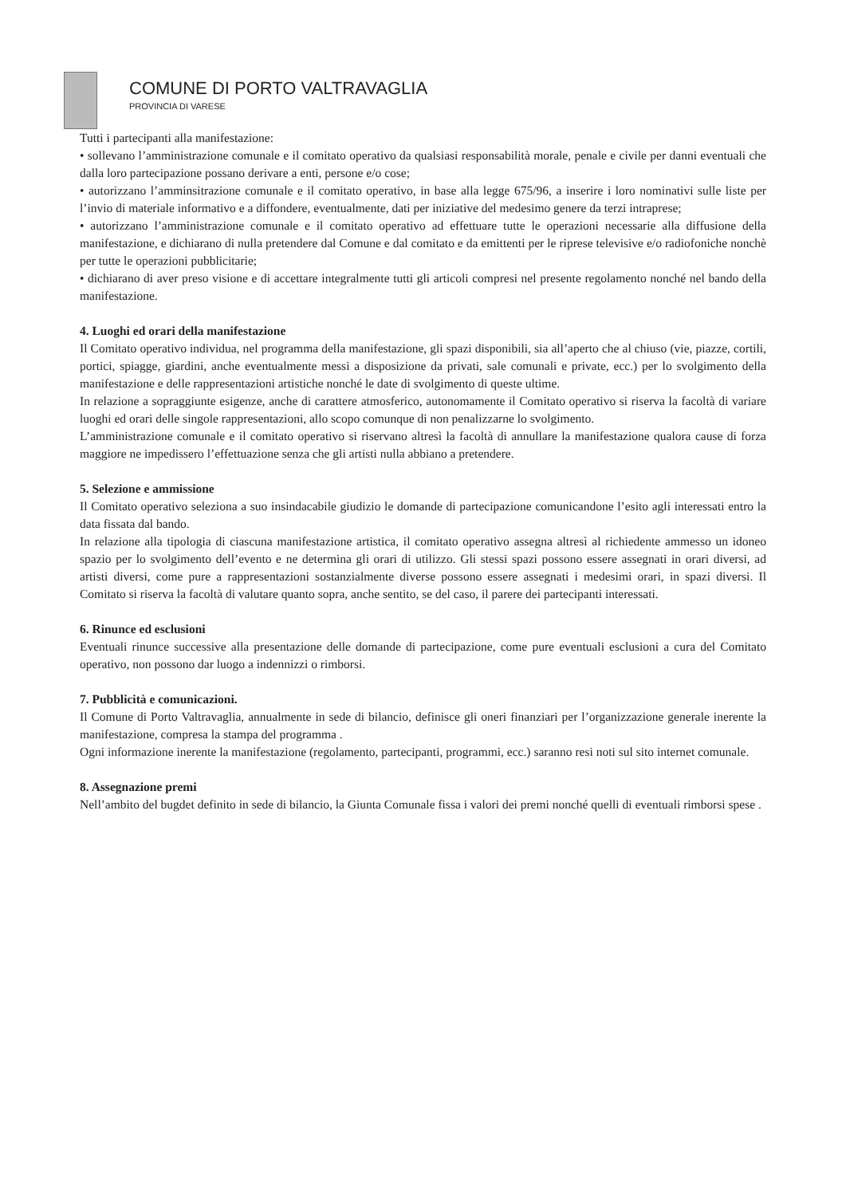COMUNE DI PORTO VALTRAVAGLIA
PROVINCIA DI VARESE
Tutti i partecipanti alla manifestazione:
• sollevano l’amministrazione comunale e il comitato operativo da qualsiasi responsabilità morale, penale e civile per danni eventuali che dalla loro partecipazione possano derivare a enti, persone e/o cose;
• autorizzano l’amminsitrazione comunale e il comitato operativo, in base alla legge 675/96, a inserire i loro nominativi sulle liste per l’invio di materiale informativo e a diffondere, eventualmente, dati per iniziative del medesimo genere da terzi intraprese;
• autorizzano l’amministrazione comunale e il comitato operativo ad effettuare tutte le operazioni necessarie alla diffusione della manifestazione, e dichiarano di nulla pretendere dal Comune e dal comitato e da emittenti per le riprese televisive e/o radiofoniche nonchè per tutte le operazioni pubblicitarie;
• dichiarano di aver preso visione e di accettare integralmente tutti gli articoli compresi nel presente regolamento nonché nel bando della manifestazione.
4. Luoghi ed orari della manifestazione
Il Comitato operativo individua, nel programma della manifestazione, gli spazi disponibili, sia all’aperto che al chiuso (vie, piazze, cortili, portici, spiagge, giardini, anche eventualmente messi a disposizione da privati, sale comunali e private, ecc.) per lo svolgimento della manifestazione e delle rappresentazioni artistiche nonché le date di svolgimento di queste ultime.
In relazione a sopraggiunte esigenze, anche di carattere atmosferico, autonomamente il Comitato operativo si riserva la facoltà di variare luoghi ed orari delle singole rappresentazioni, allo scopo comunque di non penalizzarne lo svolgimento.
L’amministrazione comunale e il comitato operativo si riservano altresì la facoltà di annullare la manifestazione qualora cause di forza maggiore ne impedissero l’effettuazione senza che gli artisti nulla abbiano a pretendere.
5. Selezione e ammissione
Il Comitato operativo seleziona a suo insindacabile giudizio le domande di partecipazione comunicandone l’esito agli interessati entro la data fissata dal bando.
In relazione alla tipologia di ciascuna manifestazione artistica, il comitato operativo assegna altresì al richiedente ammesso un idoneo spazio per lo svolgimento dell’evento e ne determina gli orari di utilizzo. Gli stessi spazi possono essere assegnati in orari diversi, ad artisti diversi, come pure a rappresentazioni sostanzialmente diverse possono essere assegnati i medesimi orari, in spazi diversi. Il Comitato si riserva la facoltà di valutare quanto sopra, anche sentito, se del caso, il parere dei partecipanti interessati.
6. Rinunce ed esclusioni
Eventuali rinunce successive alla presentazione delle domande di partecipazione, come pure eventuali esclusioni a cura del Comitato operativo, non possono dar luogo a indennizzi o rimborsi.
7. Pubblicità e comunicazioni.
Il Comune di Porto Valtravaglia, annualmente in sede di bilancio, definisce gli oneri finanziari per l’organizzazione generale inerente la manifestazione, compresa la stampa del programma .
Ogni informazione inerente la manifestazione (regolamento, partecipanti, programmi, ecc.) saranno resi noti sul sito internet comunale.
8. Assegnazione premi
Nell’ambito del bugdet definito in sede di bilancio, la Giunta Comunale fissa i valori dei premi nonché quelli di eventuali rimborsi spese .